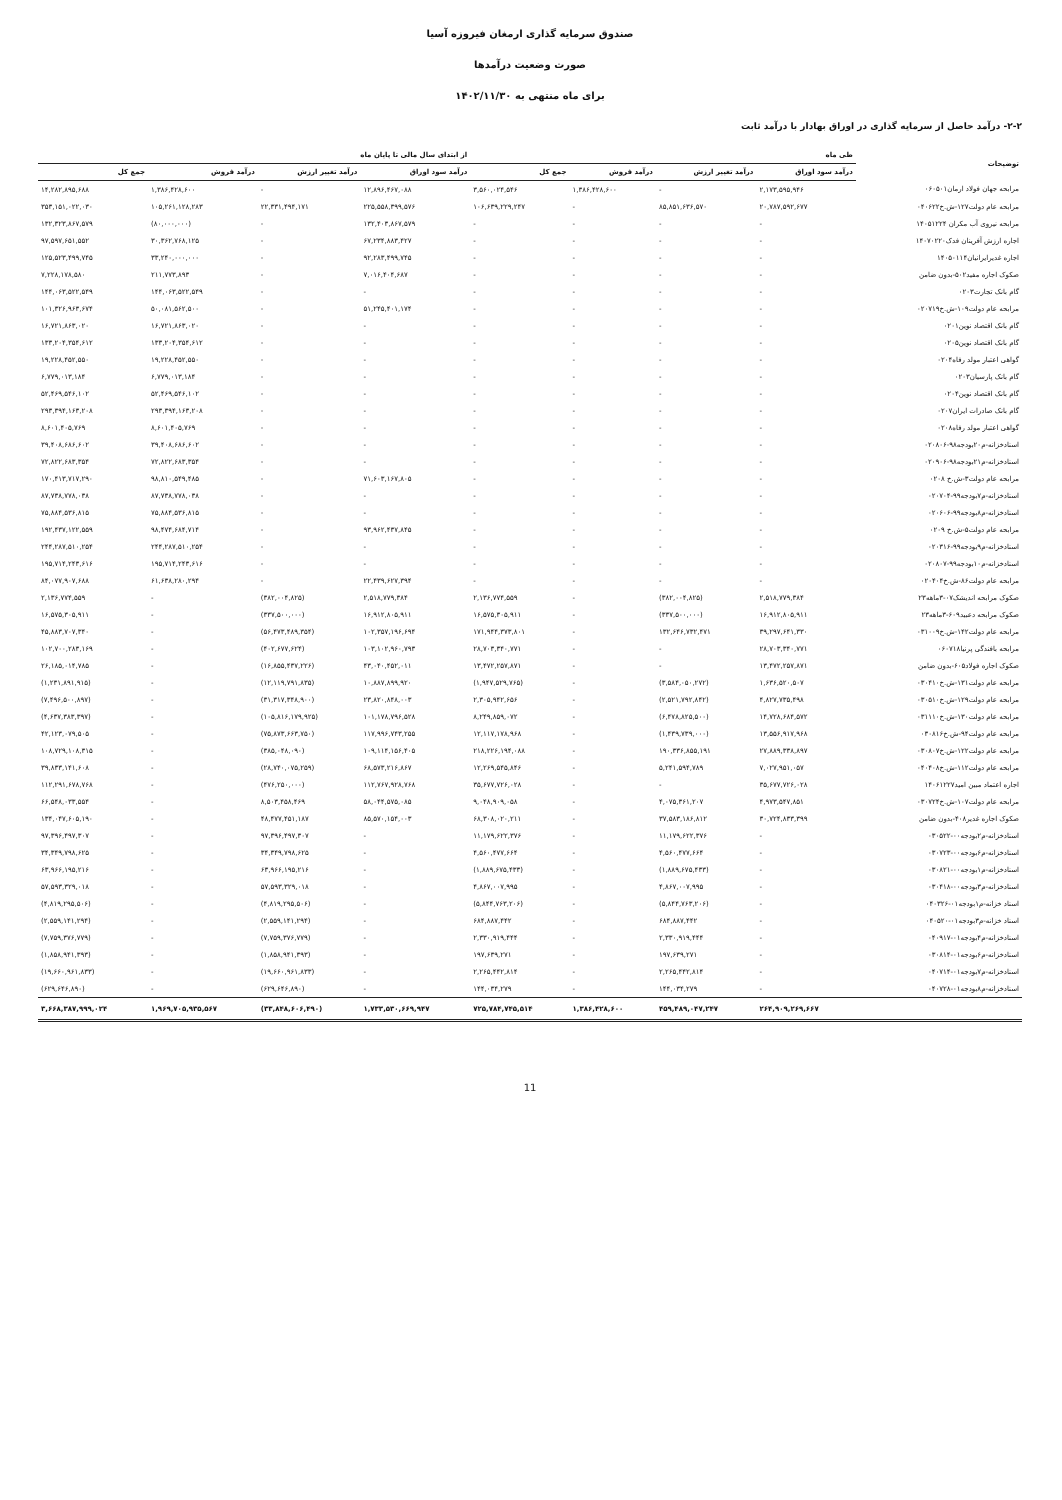صندوق سرمایه گذاری ارمغان فیروزه آسیا
صورت وضعیت درآمدها
برای ماه منتهی به ۱۴۰۲/۱۱/۳۰
۲-۲- درآمد حاصل از سرمایه گذاری در اوراق بهادار با درآمد ثابت
| توضیحات | طی ماه | | | | از ابتدای سال مالی تا پایان ماه | | | |
| --- | --- | --- | --- | --- | --- | --- | --- | --- |
| | درآمد سود اوراق | درآمد تغییر ارزش | درآمد فروش | جمع کل | درآمد سود اوراق | درآمد تغییر ارزش | درآمد فروش | جمع کل |
| مرابحه جهان فولاد ارمان۰۶۰۵۰۱ | ۲,۱۷۳,۵۹۵,۹۴۶ | - | ۱,۳۸۶,۴۲۸,۶۰۰ | ۳,۵۶۰,۰۲۴,۵۴۶ | ۱۲,۸۹۶,۴۶۷,۰۸۸ | - | ۱,۳۸۶,۴۲۸,۶۰۰ | ۱۴,۲۸۲,۸۹۵,۶۸۸ |
| مرابحه عام دولت۱۲۷-ش.خ۰۴۰۶۲۲ | ۲۰,۷۸۷,۵۹۲,۶۷۷ | ۸۵,۸۵۱,۶۳۶,۵۷۰ | - | ۱۰۶,۶۳۹,۲۲۹,۲۴۷ | ۲۲۵,۵۵۸,۳۹۹,۵۷۶ | ۲۲,۳۳۱,۴۹۴,۱۷۱ | ۱۰۵,۲۶۱,۱۲۸,۲۸۳ | ۳۵۳,۱۵۱,۰۲۲,۰۳۰ |
| مرابحه نیروی آب مکران ۱۴۰۵۱۲۲۴ | - | - | - | - | ۱۳۲,۴۰۳,۸۶۷,۵۷۹ | - | (۸۰,۰۰۰,۰۰۰) | ۱۳۲,۳۲۳,۸۶۷,۵۷۹ |
| اجاره ارزش آفرینان فدک۱۴۰۷۰۲۲۰ | - | - | - | - | ۶۷,۲۳۴,۸۸۳,۴۲۷ | - | ۳۰,۳۶۲,۷۶۸,۱۲۵ | ۹۷,۵۹۷,۶۵۱,۵۵۲ |
| اجاره غدیرایرانیان۱۴۰۵۰۱۱۴ | - | - | - | - | ۹۲,۲۸۳,۴۹۹,۷۴۵ | - | ۳۳,۲۴۰,۰۰۰,۰۰۰ | ۱۲۵,۵۲۳,۴۹۹,۷۴۵ |
| صکوک اجاره مفید۵۰۲-بدون ضامن | - | - | - | - | ۷,۰۱۶,۴۰۴,۶۸۷ | - | ۲۱۱,۷۷۳,۸۹۳ | ۷,۲۲۸,۱۷۸,۵۸۰ |
| گام بانک تجارت۰۲۰۳ | - | - | - | - | - | - | ۱۴۴,۰۶۳,۵۲۲,۵۴۹ | ۱۴۴,۰۶۳,۵۲۲,۵۴۹ |
| مرابحه عام دولت۱۰۹-ش.خ۰۲۰۷۱۹ | - | - | - | - | ۵۱,۲۴۵,۴۰۱,۱۷۴ | - | ۵۰,۰۸۱,۵۶۲,۵۰۰ | ۱۰۱,۳۲۶,۹۶۳,۶۷۴ |
| گام بانک اقتصاد نوین۰۲۰۱ | - | - | - | - | - | - | ۱۶,۷۲۱,۸۶۳,۰۲۰ | ۱۶,۷۲۱,۸۶۳,۰۲۰ |
| گام بانک اقتصاد نوین۰۲۰۵ | - | - | - | - | - | - | ۱۳۳,۲۰۴,۳۵۴,۶۱۲ | ۱۳۳,۲۰۴,۳۵۴,۶۱۲ |
| گواهی اعتبار مولد رفاه۰۲۰۴ | - | - | - | - | - | - | ۱۹,۲۲۸,۴۵۲,۵۵۰ | ۱۹,۲۲۸,۴۵۲,۵۵۰ |
| گام بانک پارسیان۰۲۰۳ | - | - | - | - | - | - | ۶,۷۷۹,۰۱۳,۱۸۴ | ۶,۷۷۹,۰۱۳,۱۸۴ |
| گام بانک اقتصاد نوین۰۲۰۴ | - | - | - | - | - | - | ۵۲,۴۶۹,۵۴۶,۱۰۲ | ۵۲,۴۶۹,۵۴۶,۱۰۲ |
| گام بانک صادرات ایران۰۲۰۷ | - | - | - | - | - | - | ۲۹۳,۳۹۴,۱۶۳,۲۰۸ | ۲۹۳,۳۹۴,۱۶۳,۲۰۸ |
| گواهی اعتبار مولد رفاه۰۲۰۸ | - | - | - | - | - | - | ۸,۶۰۱,۴۰۵,۷۶۹ | ۸,۶۰۱,۴۰۵,۷۶۹ |
| اسنادخزانه-م۲۰بودجه۹۸-۰۲۰۸۰۶ | - | - | - | - | - | - | ۳۹,۴۰۸,۶۸۶,۶۰۲ | ۳۹,۴۰۸,۶۸۶,۶۰۲ |
| اسنادخزانه-م۲۱بودجه۹۸-۰۲۰۹۰۶ | - | - | - | - | - | - | ۷۲,۸۲۲,۶۸۳,۳۵۴ | ۷۲,۸۲۲,۶۸۳,۳۵۴ |
| مرابحه عام دولت۳-ش.خ ۰۲۰۸ | - | - | - | - | ۷۱,۶۰۳,۱۶۷,۸۰۵ | - | ۹۸,۸۱۰,۵۴۹,۴۸۵ | ۱۷۰,۴۱۳,۷۱۷,۲۹۰ |
| اسنادخزانه-م۷بودجه۹۹-۰۲۰۷۰۴ | - | - | - | - | - | - | ۸۷,۷۳۸,۷۷۸,۰۳۸ | ۸۷,۷۳۸,۷۷۸,۰۳۸ |
| اسنادخزانه-م۸بودجه۹۹-۰۲۰۶۰۶ | - | - | - | - | - | - | ۷۵,۸۸۴,۵۳۶,۸۱۵ | ۷۵,۸۸۴,۵۳۶,۸۱۵ |
| مرابحه عام دولت۵-ش.خ ۰۲۰۹ | - | - | - | - | ۹۳,۹۶۲,۴۳۷,۸۴۵ | - | ۹۸,۴۷۴,۶۸۴,۷۱۴ | ۱۹۲,۴۳۷,۱۲۲,۵۵۹ |
| اسنادخزانه-م۹بودجه۹۹-۰۲۰۳۱۶ | - | - | - | - | - | - | ۲۴۴,۲۸۷,۵۱۰,۲۵۴ | ۲۴۴,۲۸۷,۵۱۰,۲۵۴ |
| اسنادخزانه-م۱۰بودجه۹۹-۰۲۰۸۰۷ | - | - | - | - | - | - | ۱۹۵,۷۱۴,۲۴۳,۶۱۶ | ۱۹۵,۷۱۴,۲۴۳,۶۱۶ |
| مرابحه عام دولت۸۶-ش.خ۰۲۰۴۰۴ | - | - | - | - | ۲۲,۴۳۹,۶۲۷,۳۹۴ | - | ۶۱,۶۳۸,۲۸۰,۲۹۴ | ۸۴,۰۷۷,۹۰۷,۶۸۸ |
| صکوک مرابحه اندیشک۰۷-۳ماهه۲۳ | ۲,۵۱۸,۷۷۹,۳۸۴ | (۳۸۲,۰۰۴,۸۲۵) | - | ۲,۱۳۶,۷۷۴,۵۵۹ | ۲,۵۱۸,۷۷۹,۳۸۴ | (۳۸۲,۰۰۴,۸۲۵) | - | ۲,۱۳۶,۷۷۴,۵۵۹ |
| صکوک مرابحه دعبید۶۰۹-۳ماهه۲۳ | ۱۶,۹۱۲,۸۰۵,۹۱۱ | (۳۳۷,۵۰۰,۰۰۰) | - | ۱۶,۵۷۵,۳۰۵,۹۱۱ | ۱۶,۹۱۲,۸۰۵,۹۱۱ | (۳۳۷,۵۰۰,۰۰۰) | - | ۱۶,۵۷۵,۳۰۵,۹۱۱ |
| مرابحه عام دولت۱۴۲-ش.خ۰۳۱۰۰۹ | ۳۹,۲۹۷,۶۴۱,۳۳۰ | ۱۳۲,۶۴۶,۷۳۲,۴۷۱ | - | ۱۷۱,۹۴۴,۳۷۳,۸۰۱ | ۱۰۲,۳۵۷,۱۹۶,۶۹۴ | (۵۶,۴۷۳,۴۸۹,۳۵۴) | - | ۴۵,۸۸۳,۷۰۷,۳۴۰ |
| مرابحه بافندگی پرنیا۰۶۰۷۱۸ | ۲۸,۷۰۳,۳۴۰,۷۷۱ | - | - | ۲۸,۷۰۳,۳۴۰,۷۷۱ | ۱۰۳,۱۰۲,۹۶۰,۷۹۳ | (۴۰۲,۶۷۷,۶۲۴) | - | ۱۰۲,۷۰۰,۲۸۳,۱۶۹ |
| صکوک اجاره فولاد۶۰۵-بدون ضامن | ۱۳,۴۷۲,۲۵۷,۸۷۱ | - | - | ۱۳,۴۷۲,۲۵۷,۸۷۱ | ۴۳,۰۴۰,۴۵۲,۰۱۱ | (۱۶,۸۵۵,۴۳۷,۲۲۶) | - | ۲۶,۱۸۵,۰۱۴,۷۸۵ |
| مرابحه عام دولت۱۳۱-ش.خ۰۳۰۴۱۰ | ۱,۶۳۶,۵۲۰,۵۰۷ | (۳,۵۸۴,۰۵۰,۲۷۲) | - | (۱,۹۴۷,۵۲۹,۷۶۵) | ۱۰,۸۸۷,۸۹۹,۹۲۰ | (۱۲,۱۱۹,۷۹۱,۸۳۵) | - | (۱,۲۳۱,۸۹۱,۹۱۵) |
| مرابحه عام دولت۱۲۹-ش.خ۰۳۰۵۱۰ | ۴,۸۲۷,۷۳۵,۴۹۸ | (۲,۵۲۱,۷۹۲,۸۴۲) | - | ۲,۳۰۵,۹۴۲,۶۵۶ | ۲۳,۸۲۰,۸۴۸,۰۰۳ | (۳۱,۳۱۷,۳۴۸,۹۰۰) | - | (۷,۴۹۶,۵۰۰,۸۹۷) |
| مرابحه عام دولت۱۳۰-ش.خ۰۳۱۱۱۰ | ۱۴,۷۲۸,۶۸۴,۵۷۲ | (۶,۴۷۸,۸۲۵,۵۰۰) | - | ۸,۲۴۹,۸۵۹,۰۷۲ | ۱۰۱,۱۷۸,۷۹۶,۵۲۸ | (۱۰۵,۸۱۶,۱۷۹,۹۲۵) | - | (۴,۶۳۷,۳۸۳,۳۹۷) |
| مرابحه عام دولت۹۴-ش.خ۰۳۰۸۱۶ | ۱۳,۵۵۶,۹۱۷,۹۶۸ | (۱,۴۳۹,۷۳۹,۰۰۰) | - | ۱۲,۱۱۷,۱۷۸,۹۶۸ | ۱۱۷,۹۹۶,۷۴۳,۲۵۵ | (۷۵,۸۷۳,۶۶۳,۷۵۰) | - | ۴۲,۱۲۳,۰۷۹,۵۰۵ |
| مرابحه عام دولت۱۲۲-ش.خ۰۳۰۸۰۷ | ۲۷,۸۸۹,۳۳۸,۸۹۷ | ۱۹۰,۳۳۶,۸۵۵,۱۹۱ | - | ۲۱۸,۲۲۶,۱۹۴,۰۸۸ | ۱۰۹,۱۱۴,۱۵۶,۴۰۵ | (۳۸۵,۰۴۸,۰۹۰) | - | ۱۰۸,۷۲۹,۱۰۸,۳۱۵ |
| مرابحه عام دولت۱۱۲-ش.خ۰۴۰۴۰۸ | ۷,۰۲۷,۹۵۱,۰۵۷ | ۵,۲۴۱,۵۹۴,۷۸۹ | - | ۱۲,۲۶۹,۵۴۵,۸۴۶ | ۶۸,۵۷۳,۲۱۶,۸۶۷ | (۲۸,۷۴۰,۰۷۵,۲۵۹) | - | ۳۹,۸۳۳,۱۴۱,۶۰۸ |
| اجاره اعتماد مبین امید۱۴۰۶۱۲۲۷ | ۳۵,۶۷۷,۷۲۶,۰۲۸ | - | - | ۳۵,۶۷۷,۷۲۶,۰۲۸ | ۱۱۲,۷۶۷,۹۲۸,۷۶۸ | (۴۷۶,۲۵۰,۰۰۰) | - | ۱۱۲,۲۹۱,۶۷۸,۷۶۸ |
| مرابحه عام دولت۱۰۷-ش.خ۰۳۰۷۲۴ | ۴,۹۷۳,۵۴۷,۸۵۱ | ۴,۰۷۵,۳۶۱,۲۰۷ | - | ۹,۰۴۸,۹۰۹,۰۵۸ | ۵۸,۰۴۴,۵۷۵,۰۸۵ | ۸,۵۰۳,۴۵۸,۴۶۹ | - | ۶۶,۵۴۸,۰۳۳,۵۵۴ |
| صکوک اجاره غدیر۴۰۸-بدون ضامن | ۳۰,۷۲۴,۸۳۳,۳۹۹ | ۳۷,۵۸۳,۱۸۶,۸۱۲ | - | ۶۸,۳۰۸,۰۲۰,۲۱۱ | ۸۵,۵۷۰,۱۵۴,۰۰۳ | ۴۸,۴۷۷,۴۵۱,۱۸۷ | - | ۱۳۴,۰۴۷,۶۰۵,۱۹۰ |
| اسنادخزانه-م۲بودجه۰۰-۰۳۰۵۲۲ | - | ۱۱,۱۷۹,۶۲۲,۳۷۶ | - | ۱۱,۱۷۹,۶۲۲,۳۷۶ | - | ۹۷,۳۹۶,۴۹۷,۳۰۷ | - | ۹۷,۳۹۶,۴۹۷,۳۰۷ |
| اسنادخزانه-م۶بودجه۰۰-۰۳۰۷۲۳ | - | ۴,۵۶۰,۴۷۷,۶۶۴ | - | ۴,۵۶۰,۴۷۷,۶۶۴ | - | ۳۴,۳۴۹,۷۹۸,۶۲۵ | - | ۳۴,۳۴۹,۷۹۸,۶۲۵ |
| اسنادخزانه-م۱بودجه۰۰-۰۳۰۸۲۱ | - | (۱,۸۸۹,۶۷۵,۴۳۳) | - | (۱,۸۸۹,۶۷۵,۴۳۳) | - | ۶۳,۹۶۶,۱۹۵,۲۱۶ | - | ۶۳,۹۶۶,۱۹۵,۲۱۶ |
| اسنادخزانه-م۳بودجه۰۰-۰۳۰۴۱۸ | - | ۴,۸۶۷,۰۰۷,۹۹۵ | - | ۴,۸۶۷,۰۰۷,۹۹۵ | - | ۵۷,۵۹۳,۳۲۹,۰۱۸ | - | ۵۷,۵۹۳,۳۲۹,۰۱۸ |
| اسناد خزانه-م۱بودجه۰۱-۰۴۰۳۲۶ | - | (۵,۸۴۴,۷۶۳,۲۰۶) | - | (۵,۸۴۴,۷۶۳,۲۰۶) | - | (۴,۸۱۹,۲۹۵,۵۰۶) | - | (۴,۸۱۹,۲۹۵,۵۰۶) |
| اسناد خزانه-م۳بودجه۰۱-۰۴۰۵۲۰ | - | ۶۸۴,۸۸۷,۴۴۲ | - | ۶۸۴,۸۸۷,۴۴۲ | - | (۲,۵۵۹,۱۴۱,۲۹۴) | - | (۲,۵۵۹,۱۴۱,۲۹۴) |
| اسنادخزانه-م۴بودجه۰۱-۰۴۰۹۱۷ | - | ۲,۳۳۰,۹۱۹,۴۴۴ | - | ۲,۳۳۰,۹۱۹,۴۴۴ | - | (۷,۷۵۹,۳۷۶,۷۷۹) | - | (۷,۷۵۹,۳۷۶,۷۷۹) |
| اسنادخزانه-م۶بودجه۰۱-۰۳۰۸۱۴ | - | ۱۹۷,۶۳۹,۲۷۱ | - | ۱۹۷,۶۳۹,۲۷۱ | - | (۱,۸۵۸,۹۴۱,۳۹۳) | - | (۱,۸۵۸,۹۴۱,۳۹۳) |
| اسنادخزانه-م۷بودجه۰۱-۰۴۰۷۱۴ | - | ۲,۲۶۵,۴۴۲,۸۱۴ | - | ۲,۲۶۵,۴۴۲,۸۱۴ | - | (۱۹,۶۶۰,۹۶۱,۸۳۳) | - | (۱۹,۶۶۰,۹۶۱,۸۳۳) |
| اسنادخزانه-م۸بودجه۰۱-۰۴۰۷۲۸ | - | ۱۴۴,۰۳۴,۲۷۹ | - | ۱۴۴,۰۳۴,۲۷۹ | - | (۶۲۹,۶۴۶,۸۹۰) | - | (۶۲۹,۶۴۶,۸۹۰) |
| | ۲۶۴,۹۰۹,۲۶۹,۶۶۷ | ۴۵۹,۴۸۹,۰۴۷,۲۴۷ | ۱,۳۸۶,۴۲۸,۶۰۰ | ۷۲۵,۷۸۴,۷۴۵,۵۱۴ | ۱,۷۳۳,۵۳۰,۶۶۹,۹۴۷ | (۳۳,۸۴۸,۶۰۶,۴۹۰) | ۱,۹۶۹,۷۰۵,۹۳۵,۵۶۷ | ۳,۶۶۸,۳۸۷,۹۹۹,۰۲۴ |
11